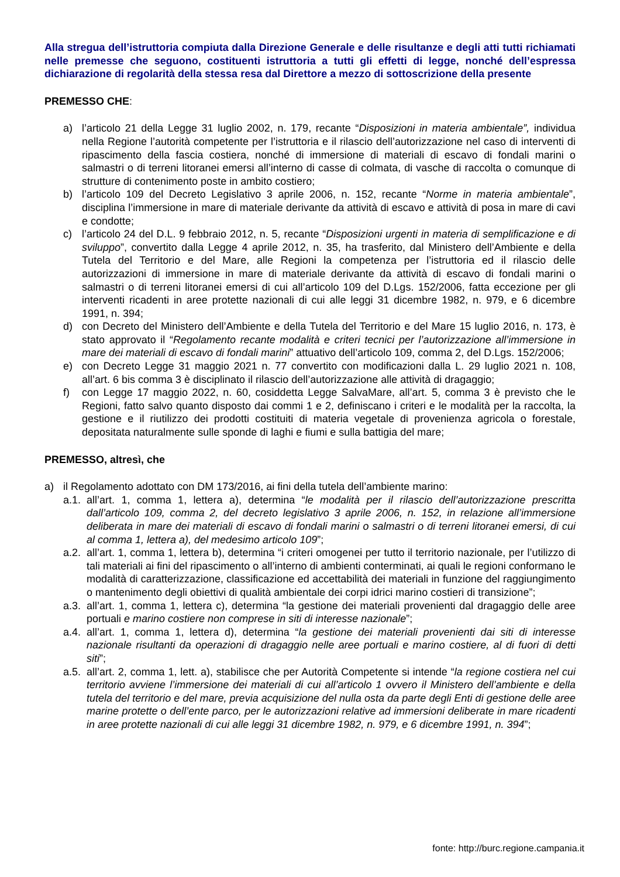Alla stregua dell’istruttoria compiuta dalla Direzione Generale e delle risultanze e degli atti tutti richiamati nelle premesse che seguono, costituenti istruttoria a tutti gli effetti di legge, nonché dell’espressa dichiarazione di regolarità della stessa resa dal Direttore a mezzo di sottoscrizione della presente
PREMESSO CHE:
a) l’articolo 21 della Legge 31 luglio 2002, n. 179, recante “Disposizioni in materia ambientale”, individua nella Regione l’autorità competente per l’istruttoria e il rilascio dell’autorizzazione nel caso di interventi di ripascimento della fascia costiera, nonché di immersione di materiali di escavo di fondali marini o salmastri o di terreni litoranei emersi all’interno di casse di colmata, di vasche di raccolta o comunque di strutture di contenimento poste in ambito costiero;
b) l’articolo 109 del Decreto Legislativo 3 aprile 2006, n. 152, recante “Norme in materia ambientale”, disciplina l’immersione in mare di materiale derivante da attività di escavo e attività di posa in mare di cavi e condotte;
c) l’articolo 24 del D.L. 9 febbraio 2012, n. 5, recante “Disposizioni urgenti in materia di semplificazione e di sviluppo”, convertito dalla Legge 4 aprile 2012, n. 35, ha trasferito, dal Ministero dell’Ambiente e della Tutela del Territorio e del Mare, alle Regioni la competenza per l’istruttoria ed il rilascio delle autorizzazioni di immersione in mare di materiale derivante da attività di escavo di fondali marini o salmastri o di terreni litoranei emersi di cui all’articolo 109 del D.Lgs. 152/2006, fatta eccezione per gli interventi ricadenti in aree protette nazionali di cui alle leggi 31 dicembre 1982, n. 979, e 6 dicembre 1991, n. 394;
d) con Decreto del Ministero dell’Ambiente e della Tutela del Territorio e del Mare 15 luglio 2016, n. 173, è stato approvato il “Regolamento recante modalità e criteri tecnici per l’autorizzazione all’immersione in mare dei materiali di escavo di fondali marini” attuativo dell’articolo 109, comma 2, del D.Lgs. 152/2006;
e) con Decreto Legge 31 maggio 2021 n. 77 convertito con modificazioni dalla L. 29 luglio 2021 n. 108, all’art. 6 bis comma 3 è disciplinato il rilascio dell’autorizzazione alle attività di dragaggio;
f) con Legge 17 maggio 2022, n. 60, cosiddetta Legge SalvaMare, all’art. 5, comma 3 è previsto che le Regioni, fatto salvo quanto disposto dai commi 1 e 2, definiscano i criteri e le modalità per la raccolta, la gestione e il riutilizzo dei prodotti costituiti di materia vegetale di provenienza agricola o forestale, depositata naturalmente sulle sponde di laghi e fiumi e sulla battigia del mare;
PREMESSO, altresì, che
a) il Regolamento adottato con DM 173/2016, ai fini della tutela dell’ambiente marino:
a.1. all’art. 1, comma 1, lettera a), determina “le modalità per il rilascio dell’autorizzazione prescritta dall’articolo 109, comma 2, del decreto legislativo 3 aprile 2006, n. 152, in relazione all’immersione deliberata in mare dei materiali di escavo di fondali marini o salmastri o di terreni litoranei emersi, di cui al comma 1, lettera a), del medesimo articolo 109”;
a.2. all’art. 1, comma 1, lettera b), determina “i criteri omogenei per tutto il territorio nazionale, per l’utilizzo di tali materiali ai fini del ripascimento o all’interno di ambienti conterminati, ai quali le regioni conformano le modalità di caratterizzazione, classificazione ed accettabilità dei materiali in funzione del raggiungimento o mantenimento degli obiettivi di qualità ambientale dei corpi idrici marino costieri di transizione”;
a.3. all’art. 1, comma 1, lettera c), determina “la gestione dei materiali provenienti dal dragaggio delle aree portuali e marino costiere non comprese in siti di interesse nazionale”;
a.4. all’art. 1, comma 1, lettera d), determina “la gestione dei materiali provenienti dai siti di interesse nazionale risultanti da operazioni di dragaggio nelle aree portuali e marino costiere, al di fuori di detti siti”;
a.5. all’art. 2, comma 1, lett. a), stabilisce che per Autorità Competente si intende “la regione costiera nel cui territorio avviene l’immersione dei materiali di cui all’articolo 1 ovvero il Ministero dell’ambiente e della tutela del territorio e del mare, previa acquisizione del nulla osta da parte degli Enti di gestione delle aree marine protette o dell’ente parco, per le autorizzazioni relative ad immersioni deliberate in mare ricadenti in aree protette nazionali di cui alle leggi 31 dicembre 1982, n. 979, e 6 dicembre 1991, n. 394”;
fonte: http://burc.regione.campania.it